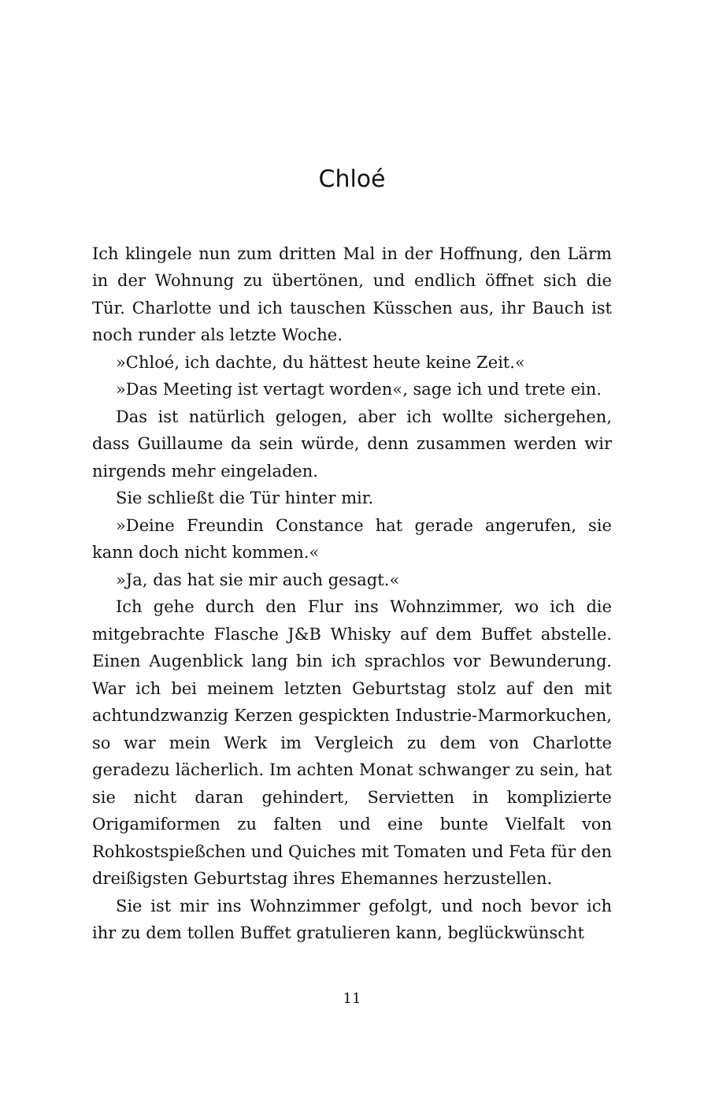Chloé
Ich klingele nun zum dritten Mal in der Hoffnung, den Lärm in der Wohnung zu übertönen, und endlich öffnet sich die Tür. Charlotte und ich tauschen Küsschen aus, ihr Bauch ist noch runder als letzte Woche.
»Chloé, ich dachte, du hättest heute keine Zeit.«
»Das Meeting ist vertagt worden«, sage ich und trete ein.
Das ist natürlich gelogen, aber ich wollte sichergehen, dass Guillaume da sein würde, denn zusammen werden wir nirgends mehr eingeladen.
Sie schließt die Tür hinter mir.
»Deine Freundin Constance hat gerade angerufen, sie kann doch nicht kommen.«
»Ja, das hat sie mir auch gesagt.«
Ich gehe durch den Flur ins Wohnzimmer, wo ich die mitgebrachte Flasche J&B Whisky auf dem Buffet abstelle. Einen Augenblick lang bin ich sprachlos vor Bewunderung. War ich bei meinem letzten Geburtstag stolz auf den mit achtundzwanzig Kerzen gespickten Industrie-Marmorkuchen, so war mein Werk im Vergleich zu dem von Charlotte geradezu lächerlich. Im achten Monat schwanger zu sein, hat sie nicht daran gehindert, Servietten in komplizierte Origamiformen zu falten und eine bunte Vielfalt von Rohkostspießchen und Quiches mit Tomaten und Feta für den dreißigsten Geburtstag ihres Ehemannes herzustellen.
Sie ist mir ins Wohnzimmer gefolgt, und noch bevor ich ihr zu dem tollen Buffet gratulieren kann, beglückwünscht
11